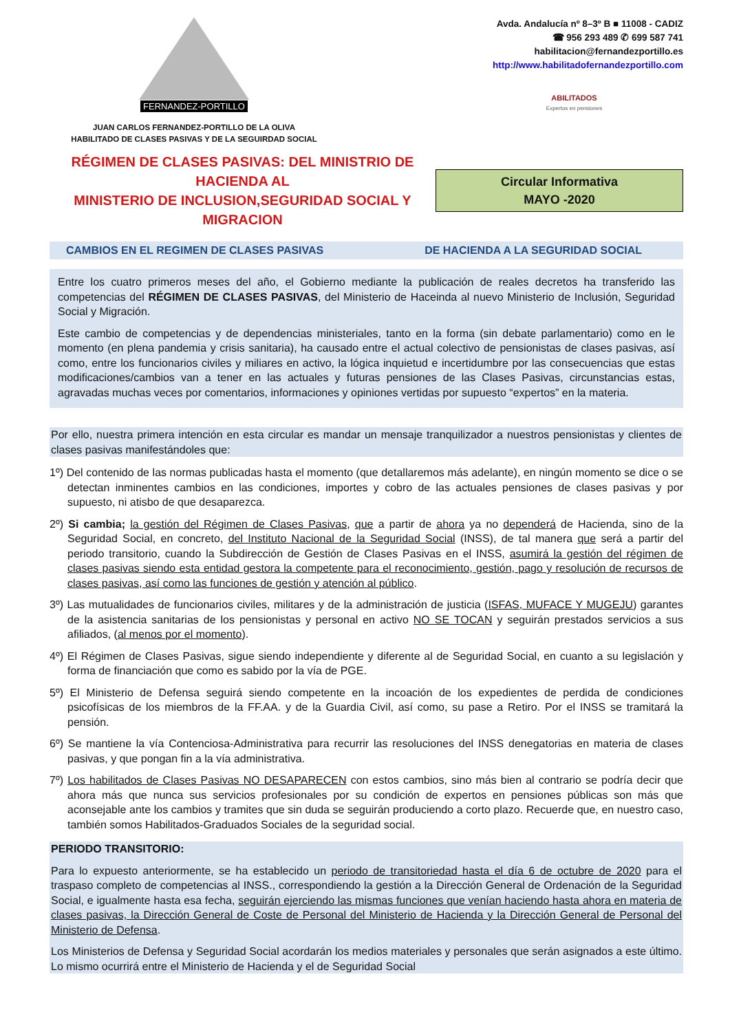FERNANDEZ-PORTILLO
JUAN CARLOS FERNANDEZ-PORTILLO DE LA OLIVA
HABILITADO DE CLASES PASIVAS Y DE LA SEGUIRDAD SOCIAL
Avda. Andalucía nº 8–3º B ■ 11008 - CADIZ
☎ 956 293 489 ✆ 699 587 741
habilitacion@fernandezportillo.es
http://www.habilitadofernandezportillo.com
ABILITADOS
Expertos en pensiones
RÉGIMEN DE CLASES PASIVAS: DEL MINISTRIO DE HACIENDA AL
MINISTERIO DE INCLUSION,SEGURIDAD SOCIAL Y MIGRACION
Circular Informativa
MAYO -2020
CAMBIOS EN EL REGIMEN DE CLASES PASIVAS DE HACIENDA A LA SEGURIDAD SOCIAL
Entre los cuatro primeros meses del año, el Gobierno mediante la publicación de reales decretos ha transferido las competencias del RÉGIMEN DE CLASES PASIVAS, del Ministerio de Haceinda al nuevo Ministerio de Inclusión, Seguridad Social y Migración.
Este cambio de competencias y de dependencias ministeriales, tanto en la forma (sin debate parlamentario) como en le momento (en plena pandemia y crisis sanitaria), ha causado entre el actual colectivo de pensionistas de clases pasivas, así como, entre los funcionarios civiles y miliares en activo, la lógica inquietud e incertidumbre por las consecuencias que estas modificaciones/cambios van a tener en las actuales y futuras pensiones de las Clases Pasivas, circunstancias estas, agravadas muchas veces por comentarios, informaciones y opiniones vertidas por supuesto “expertos” en la materia.
Por ello, nuestra primera intención en esta circular es mandar un mensaje tranquilizador a nuestros pensionistas y clientes de clases pasivas manifestándoles que:
1º) Del contenido de las normas publicadas hasta el momento (que detallaremos más adelante), en ningún momento se dice o se detectan inminentes cambios en las condiciones, importes y cobro de las actuales pensiones de clases pasivas y por supuesto, ni atisbo de que desaparezca.
2º) Si cambia; la gestión del Régimen de Clases Pasivas, que a partir de ahora ya no dependerá de Hacienda, sino de la Seguridad Social, en concreto, del Instituto Nacional de la Seguridad Social (INSS), de tal manera que será a partir del periodo transitorio, cuando la Subdirección de Gestión de Clases Pasivas en el INSS, asumirá la gestión del régimen de clases pasivas siendo esta entidad gestora la competente para el reconocimiento, gestión, pago y resolución de recursos de clases pasivas, así como las funciones de gestión y atención al público.
3º) Las mutualidades de funcionarios civiles, militares y de la administración de justicia (ISFAS, MUFACE Y MUGEJU) garantes de la asistencia sanitarias de los pensionistas y personal en activo NO SE TOCAN y seguirán prestados servicios a sus afiliados, (al menos por el momento).
4º) El Régimen de Clases Pasivas, sigue siendo independiente y diferente al de Seguridad Social, en cuanto a su legislación y forma de financiación que como es sabido por la vía de PGE.
5º) El Ministerio de Defensa seguirá siendo competente en la incoación de los expedientes de perdida de condiciones psicofísicas de los miembros de la FF.AA. y de la Guardia Civil, así como, su pase a Retiro. Por el INSS se tramitará la pensión.
6º) Se mantiene la vía Contenciosa-Administrativa para recurrir las resoluciones del INSS denegatorias en materia de clases pasivas, y que pongan fin a la vía administrativa.
7º) Los habilitados de Clases Pasivas NO DESAPARECEN con estos cambios, sino más bien al contrario se podría decir que ahora más que nunca sus servicios profesionales por su condición de expertos en pensiones públicas son más que aconsejable ante los cambios y tramites que sin duda se seguirán produciendo a corto plazo. Recuerde que, en nuestro caso, también somos Habilitados-Graduados Sociales de la seguridad social.
PERIODO TRANSITORIO:
Para lo expuesto anteriormente, se ha establecido un periodo de transitoriedad hasta el día 6 de octubre de 2020 para el traspaso completo de competencias al INSS., correspondiendo la gestión a la Dirección General de Ordenación de la Seguridad Social, e igualmente hasta esa fecha, seguirán ejerciendo las mismas funciones que venían haciendo hasta ahora en materia de clases pasivas, la Dirección General de Coste de Personal del Ministerio de Hacienda y la Dirección General de Personal del Ministerio de Defensa.
Los Ministerios de Defensa y Seguridad Social acordarán los medios materiales y personales que serán asignados a este último. Lo mismo ocurrirá entre el Ministerio de Hacienda y el de Seguridad Social